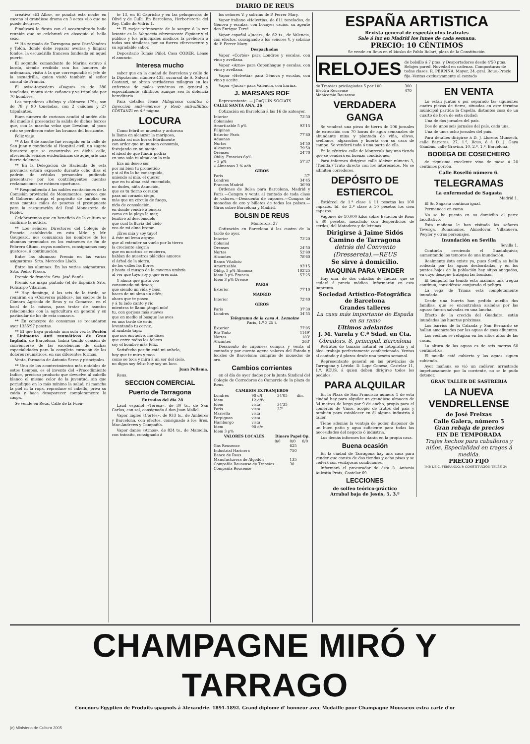DIARIO DE REUS
creativa «El Alba», se pondrá esta noche en escena el grandioso drama en 3 actos «Lo que no puede decirse».
Finalizará la fiesta con el acostumbrado baile reunión que se celebrará en obsequio al bello sexo.
** Ha zarpado de Tarragona para Port-Vendres y Tolón, donde debe reparar averías y limpiar fondos, la escuadrilla francesa fondeada en aquel puerto.
El segundo comandante de Marina estuvo á bordo, siendo recibido con los honores de ordenanza, visita á la que correspondió el jefe de la escuadrilla, quien visitó también al señor cónsul de Francia.
El aviso-torpedero «Dague» es de 380 toneladas, monta siete cañones y va tripulado por 70 hombres.
Los torpederos «Balny» y «Número 179», son de 78 y 90 toneladas, con 2 cañones y 27 tripulantes.
Buen número de curiosos acudió al andén alto del muelle á presenciar la salida de dichos barcos que, con la marcha veloz que llevaban, al poco rato se perdieron entre las brumas del horizonte.
Feliz viaje.
** A las 8 de anoche fué recogido en la calle de San Juan y conducido al Hospital civil, un sugeto forastero que se encontraba en dicha calle, ofreciendo señales evidentísimas de aquejarle una fuerte dolencia.
** En la Delegación de Hacienda de esta provincia estará expuesto durante ocho días el padrón de cédulas personales pudiendo presentarse por los contribuyentes cuentas reclamaciones se estimen oportunas.
** Respondiendo á las nobles excitaciones de la Comisión provincial de Monumentos, parece que el Gobierno abriga el propósito de ampliar en unas cuantas miles de pesetas el presupuesto para la restauración del Real Monasterio de Poblet.
Celebraremos que en beneficio de la cultura se confirme la noticia.
** Los señores Directores del Colegio de Francia, establecido en esta Mde. y Mr. Gougeard, nos comunican los nombres de los alumnos premiados en los exámenes de fin de Febrero último, cuyos nombres, consignamos muy gustosos, á continuación.
Entre las alumnas: Premio en las varias asignaturas: Srta. Mercedes Lladó.
Entre los alumnos: En las varias asignaturas: Srto. Pedro Plassa.
Premio de francés: Srto. José Banús.
Premio de mapa pintado (el de España): Srto. Policarpo Vilarmau.
** Hoy domingo, á las seis de la tarde, se reunirán en «Conversa públics», los socios de la Cámara Agrícola de Reus y su Comarca, en el local de la misma, para tratar de asuntos relacionados con la agricultura en general y en particular de los de esta comarca.
** En concepto de consumos se recaudaron ayer 1335'97 pesetas.
** El que haya probado una sola vez la Poción y Linimento Anti reumáticos de Grau Inglada, de Barcelona, habrá tenido ocasión de convencerse de las excelencias de dichas especialidades para la completa curación de los dolores reumáticos, en sus diferentes formas.
Venta, farmacia de Antonio Serra y principales.
** Uno de los acontecimientos más notables de estos tiempos, es el invento del «Procedimiento Indio», precioso producto que devuelve al cabello blanco el mismo color de la juventud, sin que perjudique en lo más mínimo la salud, ni mancha la piel ni la ropa, reproduce el cabello, priva su caida y hace desaparecer completamente la caspa.
Se vende en Reus, Calle de la Fuen-
te 13, en El Capricho y en las peluquerías de Olivé y de Gulli. En Barcelona, Herboristería del Rey, Calle de Vidrio 1.
** El mejor refrescante de la sangre á la vez laxante es la Magnesia efervescente Espinar y el público y los principales médicos la prefieren á todas sus similares por su fuerza efervescente y su agradable sabor.
Depositario Tomás Piñol, Casa CODER. Léase el anuncio.
Interesa mucho
saber que en la ciudad de Barcelona y calle de la Diputación, número 435, sucursal de A. Salvati Costanzi, se obran verdaderos milagros en los enfermos de males venéreos en general y especialmente sifilíticos aunque sea la dolencia hereditaria.
Para detalles léase Milagrosos confites ó Inyección anti-venéreos y Roob anti-sifilítico COSTANZI en 4.ª página.
LOCURA
Como febril se muestra y ardorosa
la llama en alcanzar la mariposa,
pasaba así mis horas febrilmente
con ardor que mi numen consumía,
festejando en mi mente
el ideal de que fundir podría
en una sola tu alma con la mía.
Era mi deseo ser
por mi bien tu prometido
y si al fin lo he conseguido,
uniendo al mío, el querer
que en tu alma está encendido,
no dudes, niña Asunción,
que es tu tierno corazón
para mi corazón ciego,
más que un círculo de fuego,
nido de consolación,
en donde vendré á buscar
como en la playa la mar,
lenitivo al desconsuelo
que cual la lluvia del cielo
veo de mi alma brotar.
¡Eres mía y soy tuyo!
A éste mi lema arguyo
que al extender su vuelo por la tierra
la creciente alegría
que en nosotros se encierra,
hablan de nuestros plácidos amores
el árbol de la sierra,
de los valles las flores
y hasta el musgo de la caverna umbría
al ver que tuyo soy y que eres mía.
Y ahora que grato veo
consumado mi deseo;
que siendo mi vida y bién
haces de mi alma un edén;
ahora que te poseo
y á tu lado canto y rio
mientras te llamo ¡ángel mío!
tu, con gorjeos más suaves
que en medio el bosque las aves
en una tarde de estío,
levantando tu cerviz,
al azulado tapiz
que nos envuelve, me dices
que entre todos los felices
soy el hombre más feliz.
Satisfecho por fin está mi anhelo,
hoy que te miro y toco
como se toca y mira á un ser del cielo,
no digas soy feliz: hoy soy un loco.
Juan Pollsma.
Reus.
SECCION COMERCIAL
Puerto de Tarragona
Entradas del día 28
Laud español «Teresa», de 30 ts., de San Carlos, con sal, consignado á don Juan Mallol.
Vapor inglés «Cortés», de 933 ts., de Amberes y Barcelona, con efectos, consignado á los Sres. Mac-Andrews y Compañía.
Vapor danés «Arnos», de 824 ts., de Marsella, con tránsito, consignado á
los señores V. y sobrino de P. Ferrer Mary.
Vapor italiano «Helvetia», de 611 toneladas, de Génova y escalas, con bocoyes vacíos, su agente don Enrique Terré.
Vapor español «Jucar», de 62 ts., de Valencia, con efectos, consignado á los señores V. y sobrino de P. Ferrer Mary.
Despachadas
Vapor «Cortés» para Londres y escalas, con vino y avellana.
Vapor «Arno» para Copenhague y escalas, con vino y avellana.
Vapor «Helvetia» para Génova y escalas, con vino y aceite.
Vapor «Jucar» para Valencia, con harina.
J. MARSANS ROF
Representante. — JOAQUÍN SOCIATS
CALLE SANTA ANA, 26
Cotización en Barcelona á las 16 de anteayer.
| Interior | 72'30 |
| Coloniales | |
| Amortizable 5 p% | 93'15 |
| Filipinas | |
| Exterior París | 77'80 |
| Aduanas | |
| Nortes | 54'50 |
| Alicantes | 79'50 |
| Orenses | 24'70 |
| Oblig. Francias 6p% | |
| » 3 p% | 57'37 |
| » Almansas 3 % adh | |
| GIROS | |
| París | 37' |
| Londres | 34'45 |
| Francos Madrid | 36'90 |
Ordenes de Bolsa para Barcelona, Madrid y París.—Compra y venta al contado de toda clase de valores.—Descuento de cupones.—Compra de monedas de oro y billetes de todos los países.—Giros sobre Barcelona y Madrid.
BOLSIN DE REUS
Monterols, 27
Cotización en Barcelona á las cuatro de la tarde de ayer.
| Interior | 72'20 |
| Colonial | |
| Orenses | 24'50 |
| Nortes | 52'80 |
| Alicantes | 78'60 |
| Banco Vitalicio | |
| Amortizable | 93'15 |
| Oblig. 5 p% Almansa | 102'25 |
| Idem 3 p% Francia | 57'25 |
| Idem 3 p% Orense | |
| PARIS | |
| Exterior | 77'10 |
| MADRID | |
| Interior | 72'40 |
| GIROS | |
| París | 37'30 |
| Londres | 34'55 |
Telegrama de la casa A. Lemoine
París, 1.º 3'25 t.
| Exterior | 77'05 |
| Río Tinto | 1149' |
| Nortes | 183' |
| Alicantes | 263' |
Descuento de cupones; compra y venta al contado y por cuenta agena valores del Estado y locales de Barcelona; compras de monedas de oro.
Cambios corrientes
en el día de ayer dados por la Junta Sindical del Colegio de Corredores de Comercio de la plaza de Reus.
| CAMBIOS EXTRANJEROS | | | |
| --- | --- | --- | --- |
| Londres | 90 d/f | 34'05 | din. |
| Idem | 12 d/fv. | | |
| Idem | vista | 34'35 | |
| París | vista | 37' | |
| Marsella | vista | | |
| Perpignan | vista | | |
| Hamburgo | vista | | |
| Idem | 90 d/v | | |
| Idem 3 p% | | | |
| VALORES LOCALES | Dinero | Papel | Op. |
| --- | --- | --- | --- |
| | 0/0 | 0/0 | 0/0 |
| Gas Reusense | | 625 | |
| Industrial Harinera | | 750 | |
| Banco de Reus | | | |
| Manufacturera de Algodón | | 135 | |
| Compañía Reusense de Tranvías | | 30 | |
| Compañía Reusense | | | |
ESPAÑA ARTISTICA
Revista general de espectáculos teatrales
Sale á luz en Madrid los lunes de cada semana.
PRECIO: 10 CÉNTIMOS
Se vende en Reus en el kiosko de Pablo Bolart, plaza de la Constitución.
RELOJES
de bolsillo á 7 ptas. y Despertadores desde 4'50 ptas. Relojes pared. Novedad en cadenas. Composturas de todas clases. R. PERPIÑÁ, Mayor, 24.-pral. Reus.-Precio fijo.-Ventas exclusivamente al contado
| de Tranvías privilegiadas 5 por 100 | 300 |
| Electra Reusense | 470 |
| Manicomio Reusense | |
VERDADERA GANGA
Se venderá una pieza de tierra de 106 jornales de extensión con 70 horas de agua semanales de abundante mina y plantada de viña, olivos, avellanos, algarrobos y huerta con su casa de campo. Se venderá toda ó una parte de ella.
En la céntrica calle de Monterols hay una tienda que se venderá en buenas condiciones.
Para informes dirigirse calle Aleixar número 3, (Tienda.) Trato directo con los interesados. No se admiten corredores.
DEPÓSITO DE ESTIERCOL
Estiércol de 1.ª clase á 11 pesetas los 100 capazos. Id. de 2.ª clase á 10 pesetas los cien capazos.
Vagones de 10.000 kilos sobre Estación de Reus á 80 pesetas, mezclado con desperdicios de cerdos, del Matadero y de letrinas.
Dirigirse á Jaime Sidós
Camino de Tarragona
detrás del Convento (Dressereta).—REUS
Se sirve á domicilio.
MAQUINA PARA VENDER
Hay una, de dos caballos de fuerza, que se cederá á precio módico. Informarán en esta imprenta.
Sociedad Artístico-Fotográfica
de Barcelona
Grandes talleres
La casa más importante de España en su ramo
Ultimos adelantos
J. M. Varela y C.ª Sdad. en Cta.
Obradors, 8, principal, Barcelona
Retratos de tamaño natural en fotografía y al óleo, trabajo perfectamente confeccionado. Ventas al contado y á plazos desde una peseta semanal.
Representante general en las provincias de Tarragona y Lérida: D. Lope Conesa, Castelar 11, 1.º, REUS, á quien deben dirigirse todos los pedidos.
PARA ALQUILAR
En la Plaza de San Francisco número 1 de esta ciudad hay para alquilar un grandioso almacen de 34 metros de largo por 9 de ancho, propio para el comercio de Vinos, acopio de frutos del país y también para establecer en él alguna industria ó taller.
Tiene además la ventaja de poder disponer de un buen patio y agua suficiente para todas las necesidades del negocio ó industria.
Los demás informes los darán en la propia casa.
Buena ocasión
En la ciudad de Tarragona hay una casa para vender que consta de dos tiendas y ocho pisos y se cederá con ventajosas condiciones.
Informará el procurador de ésta D. Antonio Aulestia Prats, Castelar 69.
LECCIONES
de solfeo teórico-práctico
Arrabal baja de Jesús, 5, 3.º
EN VENTA
Lo están juntas ó por separado las siguientes cuatro piezas de tierra, situadas en este término municipal partida la Capella, distantes cosa de un cuarto de hora de esta ciudad:
Una de dos jornales del país.
Dos de unos seis jornales del país, cada una.
Una de unos ocho jornales del país.
Para detalles dirigirse á D. J. Llorens Munsech, calle Barreras, 27, 1.º, Reus, ó á D. J. Gaya Gambús, calle Gravina, 10, 2.º, 1.ª, Barcelona.
BODEGA DE COSECHERO
de riquísimo excelente vino de mesa á 20 céntimos porrón.
Calle Roselló número 6.
TELEGRAMAS
La enfermedad de Sagasta
Madrid 1.
El Sr. Sagasta continua igual.
Permanece en cama.
No se ha puesto en su domicilio el parte facultativo.
Esta mañana le han visitado los señores Teverga, Romanones, Almodóvar, Villanueva, Weyler y otros personajes.
Inundación en Sevilla
Sevilla 1.
Continúa creciendo el Guadalquivir, aumentando los temores de una inundación.
Realmente ésta existe ya, pues Sevilla se halla rodeada por las aguas desbordadas, y en los puntos bajos de la población hay sitios anegados, en cuyo desagüe trabajan las bombas.
El temporal ha tenido esta mañana una tregua contínua, considérase conjurado el peligro.
La vega de Triana está completamente inundada.
Desde una huerta han pedido auxilio dos familias, que se encontraban aisladas por las aguas: fueron salvadas en una lancha.
Efecto de la crecida del Guadaira, están inundadas las huertas próximas.
Los barrios de la Calzada y San Bernardo se hallan amenazados por las aguas de esos afluentes.
Los vecinos se refugian en los sitios altos de las casas.
La altura de las aguas es de seis metros 60 centímetros.
El muelle está cubierto y las aguas siguen subiendo.
Ayer mañana se vió un cadáver, arrastrado impetuosamente por la corriente, no se le pudo detener.
GRAN TALLER DE SASTRERIA
LA NUEVA VENDRELLENSE
de José Freixas
Calle Galera, número 5
Gran rebaja de precios
FIN DE TEMPORADA
Trajes hechos para caballeros y niños. Especialidad en trages á medida.
PRECIO FIJO
IMP. DE C. FERRANDO, P. CONSTITUCIÓN-TELÉF. 34
CHAMPAGNE MIRÓ Y TARRAGO
Concours Egyptien de Produits spagnols á Alexandrie. 1891-1892. Grand diplome d' honneur avec Medaille pour Champagne Mousseux extra carte d'or
(c) Ministerio de Cultura 2005